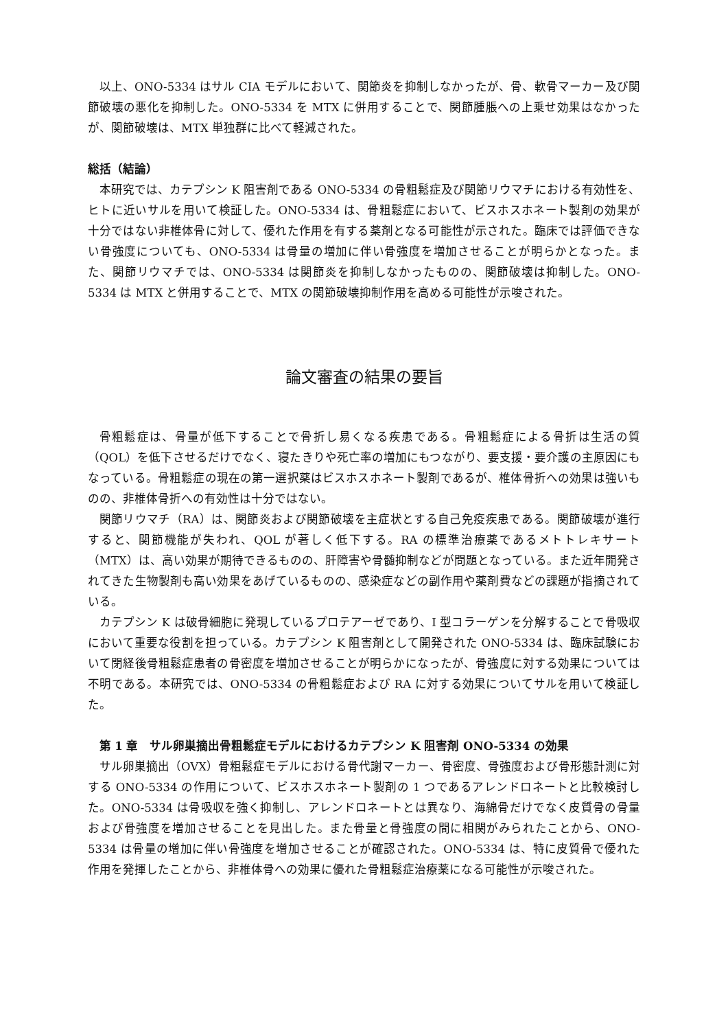以上、ONO-5334 はサル CIA モデルにおいて、関節炎を抑制しなかったが、骨、軟骨マーカー及び関節破壊の悪化を抑制した。ONO-5334 を MTX に併用することで、関節腫脹への上乗せ効果はなかったが、関節破壊は、MTX 単独群に比べて軽減された。
総括（結論）
本研究では、カテプシン K 阻害剤である ONO-5334 の骨粗鬆症及び関節リウマチにおける有効性を、ヒトに近いサルを用いて検証した。ONO-5334 は、骨粗鬆症において、ビスホスホネート製剤の効果が十分ではない非椎体骨に対して、優れた作用を有する薬剤となる可能性が示された。臨床では評価できない骨強度についても、ONO-5334 は骨量の増加に伴い骨強度を増加させることが明らかとなった。また、関節リウマチでは、ONO-5334 は関節炎を抑制しなかったものの、関節破壊は抑制した。ONO-5334 は MTX と併用することで、MTX の関節破壊抑制作用を高める可能性が示唆された。
論文審査の結果の要旨
骨粗鬆症は、骨量が低下することで骨折し易くなる疾患である。骨粗鬆症による骨折は生活の質（QOL）を低下させるだけでなく、寝たきりや死亡率の増加にもつながり、要支援・要介護の主原因にもなっている。骨粗鬆症の現在の第一選択薬はビスホスホネート製剤であるが、椎体骨折への効果は強いものの、非椎体骨折への有効性は十分ではない。
関節リウマチ（RA）は、関節炎および関節破壊を主症状とする自己免疫疾患である。関節破壊が進行すると、関節機能が失われ、QOL が著しく低下する。RA の標準治療薬であるメトトレキサート（MTX）は、高い効果が期待できるものの、肝障害や骨髄抑制などが問題となっている。また近年開発されてきた生物製剤も高い効果をあげているものの、感染症などの副作用や薬剤費などの課題が指摘されている。
カテプシン K は破骨細胞に発現しているプロテアーゼであり、I 型コラーゲンを分解することで骨吸収において重要な役割を担っている。カテプシン K 阻害剤として開発された ONO-5334 は、臨床試験において閉経後骨粗鬆症患者の骨密度を増加させることが明らかになったが、骨強度に対する効果については不明である。本研究では、ONO-5334 の骨粗鬆症および RA に対する効果についてサルを用いて検証した。
第 1 章　サル卵巣摘出骨粗鬆症モデルにおけるカテプシン K 阻害剤 ONO-5334 の効果
サル卵巣摘出（OVX）骨粗鬆症モデルにおける骨代謝マーカー、骨密度、骨強度および骨形態計測に対する ONO-5334 の作用について、ビスホスホネート製剤の 1 つであるアレンドロネートと比較検討した。ONO-5334 は骨吸収を強く抑制し、アレンドロネートとは異なり、海綿骨だけでなく皮質骨の骨量および骨強度を増加させることを見出した。また骨量と骨強度の間に相関がみられたことから、ONO-5334 は骨量の増加に伴い骨強度を増加させることが確認された。ONO-5334 は、特に皮質骨で優れた作用を発揮したことから、非椎体骨への効果に優れた骨粗鬆症治療薬になる可能性が示唆された。